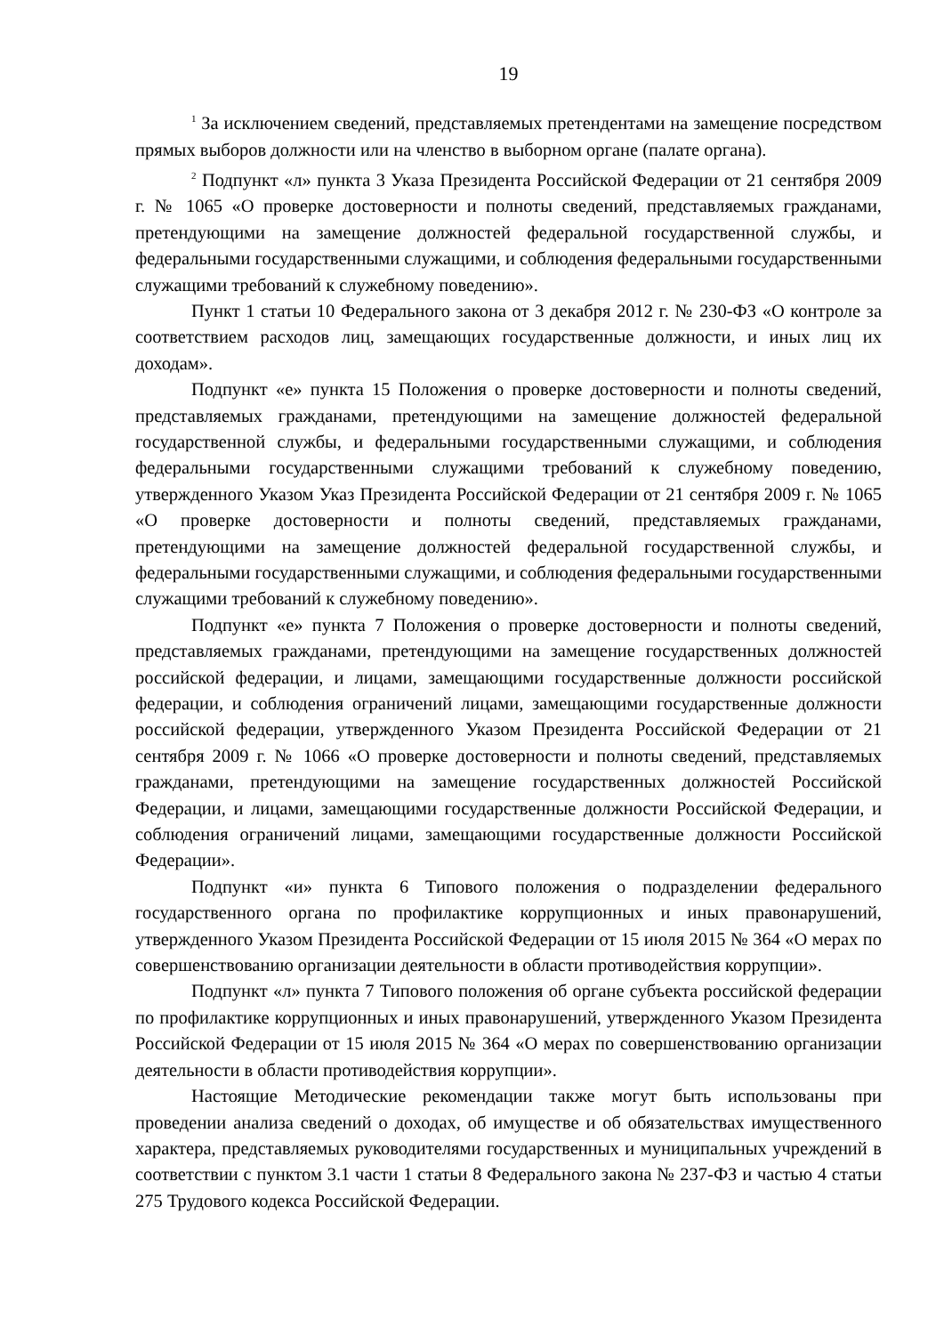19
<sup>1</sup> За исключением сведений, представляемых претендентами на замещение посредством прямых выборов должности или на членство в выборном органе (палате органа).
<sup>2</sup> Подпункт «л» пункта 3 Указа Президента Российской Федерации от 21 сентября 2009 г. № 1065 «О проверке достоверности и полноты сведений, представляемых гражданами, претендующими на замещение должностей федеральной государственной службы, и федеральными государственными служащими, и соблюдения федеральными государственными служащими требований к служебному поведению».
Пункт 1 статьи 10 Федерального закона от 3 декабря 2012 г. № 230-ФЗ «О контроле за соответствием расходов лиц, замещающих государственные должности, и иных лиц их доходам».
Подпункт «е» пункта 15 Положения о проверке достоверности и полноты сведений, представляемых гражданами, претендующими на замещение должностей федеральной государственной службы, и федеральными государственными служащими, и соблюдения федеральными государственными служащими требований к служебному поведению, утвержденного Указом Указ Президента Российской Федерации от 21 сентября 2009 г. № 1065 «О проверке достоверности и полноты сведений, представляемых гражданами, претендующими на замещение должностей федеральной государственной службы, и федеральными государственными служащими, и соблюдения федеральными государственными служащими требований к служебному поведению».
Подпункт «е» пункта 7 Положения о проверке достоверности и полноты сведений, представляемых гражданами, претендующими на замещение государственных должностей российской федерации, и лицами, замещающими государственные должности российской федерации, и соблюдения ограничений лицами, замещающими государственные должности российской федерации, утвержденного Указом Президента Российской Федерации от 21 сентября 2009 г. № 1066 «О проверке достоверности и полноты сведений, представляемых гражданами, претендующими на замещение государственных должностей Российской Федерации, и лицами, замещающими государственные должности Российской Федерации, и соблюдения ограничений лицами, замещающими государственные должности Российской Федерации».
Подпункт «и» пункта 6 Типового положения о подразделении федерального государственного органа по профилактике коррупционных и иных правонарушений, утвержденного Указом Президента Российской Федерации от 15 июля 2015 № 364 «О мерах по совершенствованию организации деятельности в области противодействия коррупции».
Подпункт «л» пункта 7 Типового положения об органе субъекта российской федерации по профилактике коррупционных и иных правонарушений, утвержденного Указом Президента Российской Федерации от 15 июля 2015 № 364 «О мерах по совершенствованию организации деятельности в области противодействия коррупции».
Настоящие Методические рекомендации также могут быть использованы при проведении анализа сведений о доходах, об имуществе и об обязательствах имущественного характера, представляемых руководителями государственных и муниципальных учреждений в соответствии с пунктом 3.1 части 1 статьи 8 Федерального закона № 237-ФЗ и частью 4 статьи 275 Трудового кодекса Российской Федерации.